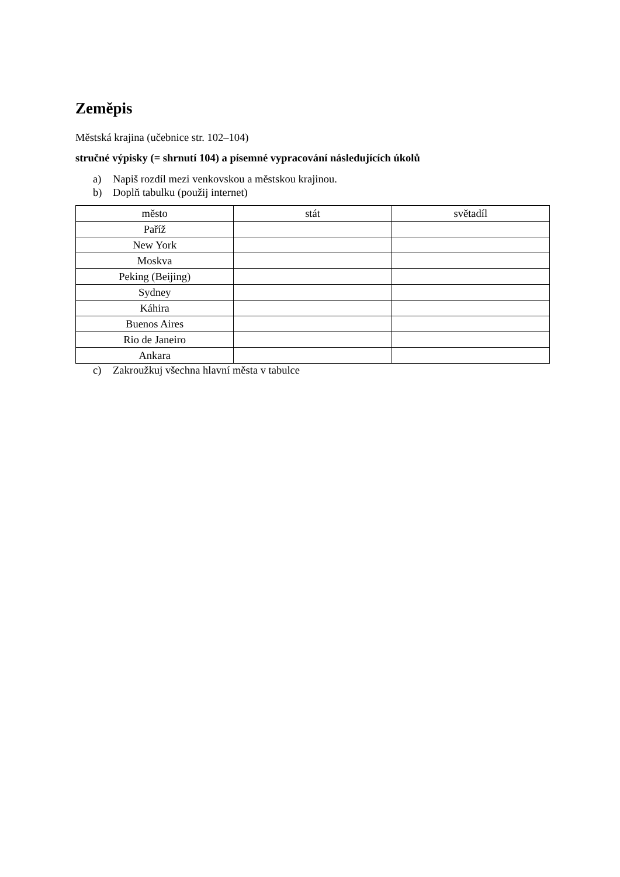Zeměpis
Městská krajina (učebnice str. 102–104)
stručné výpisky (= shrnutí 104) a písemné vypracování následujících úkolů
a) Napiš rozdíl mezi venkovskou a městskou krajinou.
b) Doplň tabulku (použij internet)
| město | stát | světadíl |
| --- | --- | --- |
| Paříž | | |
| New York | | |
| Moskva | | |
| Peking (Beijing) | | |
| Sydney | | |
| Káhira | | |
| Buenos Aires | | |
| Rio de Janeiro | | |
| Ankara | | |
c) Zakroužkuj všechna hlavní města v tabulce